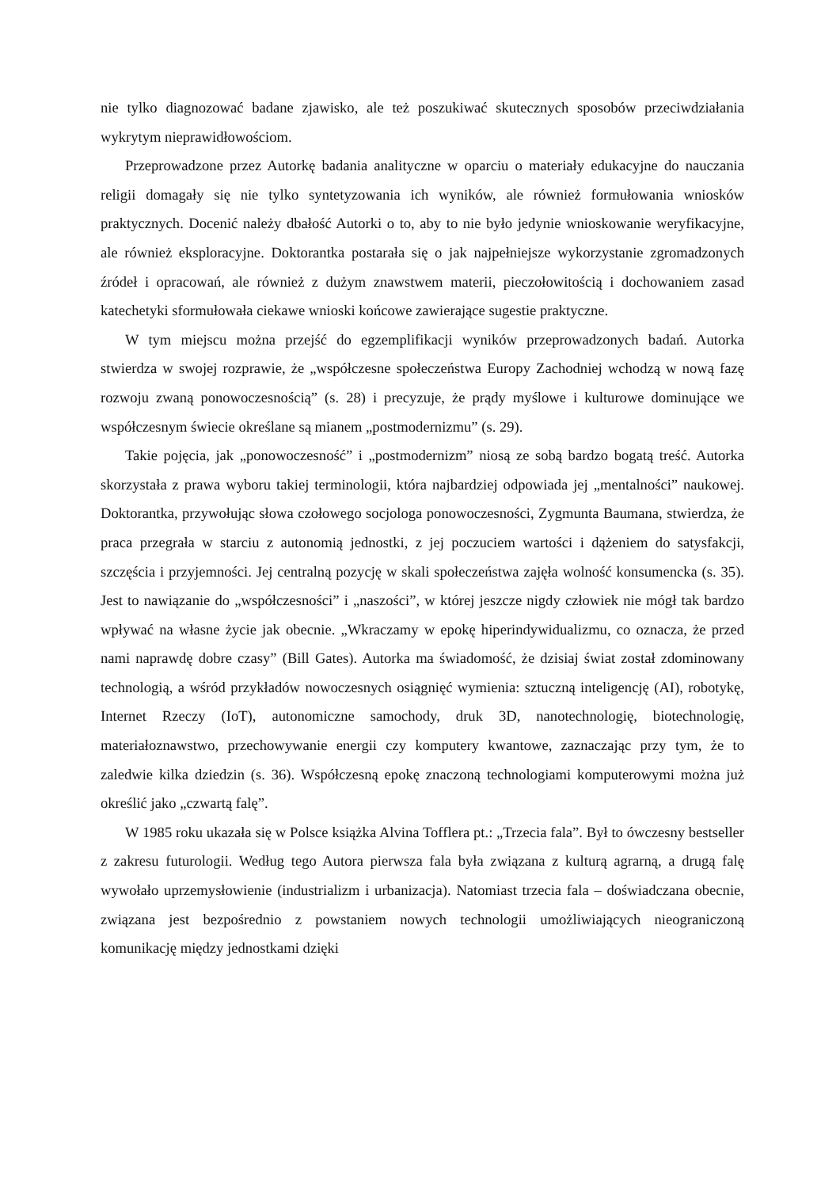nie tylko diagnozować badane zjawisko, ale też poszukiwać skutecznych sposobów przeciwdziałania wykrytym nieprawidłowościom.
Przeprowadzone przez Autorkę badania analityczne w oparciu o materiały edukacyjne do nauczania religii domagały się nie tylko syntetyzowania ich wyników, ale również formułowania wniosków praktycznych. Docenić należy dbałość Autorki o to, aby to nie było jedynie wnioskowanie weryfikacyjne, ale również eksploracyjne. Doktorantka postarała się o jak najpełniejsze wykorzystanie zgromadzonych źródeł i opracowań, ale również z dużym znawstwem materii, pieczołowitością i dochowaniem zasad katechetyki sformułowała ciekawe wnioski końcowe zawierające sugestie praktyczne.
W tym miejscu można przejść do egzemplifikacji wyników przeprowadzonych badań. Autorka stwierdza w swojej rozprawie, że „współczesne społeczeństwa Europy Zachodniej wchodzą w nową fazę rozwoju zwaną ponowoczesnością” (s. 28) i precyzuje, że prądy myślowe i kulturowe dominujące we współczesnym świecie określane są mianem „postmodernizmu” (s. 29).
Takie pojęcia, jak „ponowoczesność” i „postmodernizm” niosą ze sobą bardzo bogatą treść. Autorka skorzystała z prawa wyboru takiej terminologii, która najbardziej odpowiada jej „mentalności” naukowej. Doktorantka, przywołując słowa czołowego socjologa ponowoczesności, Zygmunta Baumana, stwierdza, że praca przegrała w starciu z autonomią jednostki, z jej poczuciem wartości i dążeniem do satysfakcji, szczęścia i przyjemności. Jej centralną pozycję w skali społeczeństwa zajęła wolność konsumencka (s. 35). Jest to nawiązanie do „współczesności” i „naszości”, w której jeszcze nigdy człowiek nie mógł tak bardzo wpływać na własne życie jak obecnie. „Wkraczamy w epokę hiperindywidualizmu, co oznacza, że przed nami naprawdę dobre czasy” (Bill Gates). Autorka ma świadomość, że dzisiaj świat został zdominowany technologią, a wśród przykładów nowoczesnych osiągnięć wymienia: sztuczną inteligencję (AI), robotykę, Internet Rzeczy (IoT), autonomiczne samochody, druk 3D, nanotechnologię, biotechnologię, materiałoznawstwo, przechowywanie energii czy komputery kwantowe, zaznaczając przy tym, że to zaledwie kilka dziedzin (s. 36). Współczesną epokę znaczoną technologiami komputerowymi można już określić jako „czwartą falę”.
W 1985 roku ukazała się w Polsce książka Alvina Tofflera pt.: „Trzecia fala”. Był to ówczesny bestseller z zakresu futurologii. Według tego Autora pierwsza fala była związana z kulturą agrarną, a drugą falę wywołało uprzemysłowienie (industrializm i urbanizacja). Natomiast trzecia fala – doświadczana obecnie, związana jest bezpośrednio z powstaniem nowych technologii umożliwiających nieograniczoną komunikację między jednostkami dzięki